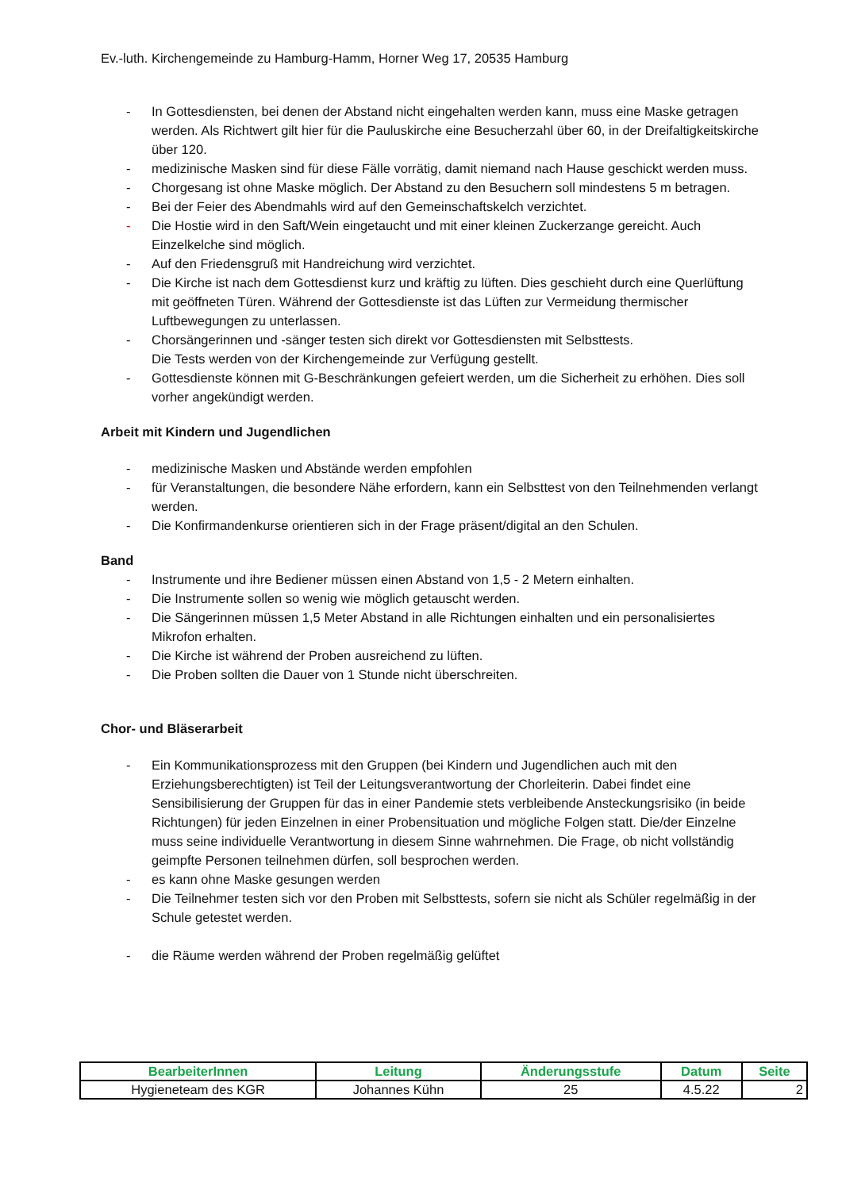Ev.-luth. Kirchengemeinde zu Hamburg-Hamm, Horner Weg 17, 20535 Hamburg
- In Gottesdiensten, bei denen der Abstand nicht eingehalten werden kann, muss eine Maske getragen werden. Als Richtwert gilt hier für die Pauluskirche eine Besucherzahl über 60, in der Dreifaltigkeitskirche über 120.
- medizinische Masken sind für diese Fälle vorrätig, damit niemand nach Hause geschickt werden muss.
- Chorgesang ist ohne Maske möglich. Der Abstand zu den Besuchern soll mindestens 5 m betragen.
- Bei der Feier des Abendmahls wird auf den Gemeinschaftskelch verzichtet.
- Die Hostie wird in den Saft/Wein eingetaucht und mit einer kleinen Zuckerzange gereicht. Auch Einzelkelche sind möglich.
- Auf den Friedensgruß mit Handreichung wird verzichtet.
- Die Kirche ist nach dem Gottesdienst kurz und kräftig zu lüften. Dies geschieht durch eine Querlüftung mit geöffneten Türen. Während der Gottesdienste ist das Lüften zur Vermeidung thermischer Luftbewegungen zu unterlassen.
- Chorsängerinnen und -sänger testen sich direkt vor Gottesdiensten mit Selbsttests.
Die Tests werden von der Kirchengemeinde zur Verfügung gestellt.
- Gottesdienste können mit G-Beschränkungen gefeiert werden, um die Sicherheit zu erhöhen. Dies soll vorher angekündigt werden.
Arbeit mit Kindern und Jugendlichen
- medizinische Masken und Abstände werden empfohlen
- für Veranstaltungen, die besondere Nähe erfordern, kann ein Selbsttest von den Teilnehmenden verlangt werden.
- Die Konfirmandenkurse orientieren sich in der Frage präsent/digital an den Schulen.
Band
- Instrumente und ihre Bediener müssen einen Abstand von 1,5 - 2 Metern einhalten.
- Die Instrumente sollen so wenig wie möglich getauscht werden.
- Die Sängerinnen müssen 1,5 Meter Abstand in alle Richtungen einhalten und ein personalisiertes Mikrofon erhalten.
- Die Kirche ist während der Proben ausreichend zu lüften.
- Die Proben sollten die Dauer von 1 Stunde nicht überschreiten.
Chor- und Bläserarbeit
- Ein Kommunikationsprozess mit den Gruppen (bei Kindern und Jugendlichen auch mit den Erziehungsberechtigten) ist Teil der Leitungsverantwortung der Chorleiterin. Dabei findet eine Sensibilisierung der Gruppen für das in einer Pandemie stets verbleibende Ansteckungsrisiko (in beide Richtungen) für jeden Einzelnen in einer Probensituation und mögliche Folgen statt. Die/der Einzelne muss seine individuelle Verantwortung in diesem Sinne wahrnehmen. Die Frage, ob nicht vollständig geimpfte Personen teilnehmen dürfen, soll besprochen werden.
- es kann ohne Maske gesungen werden
- Die Teilnehmer testen sich vor den Proben mit Selbsttests, sofern sie nicht als Schüler regelmäßig in der Schule getestet werden.
- die Räume werden während der Proben regelmäßig gelüftet
| BearbeiterInnen | Leitung | Änderungsstufe | Datum | Seite |
| --- | --- | --- | --- | --- |
| Hygieneteam des KGR | Johannes Kühn | 25 | 4.5.22 | 2 |